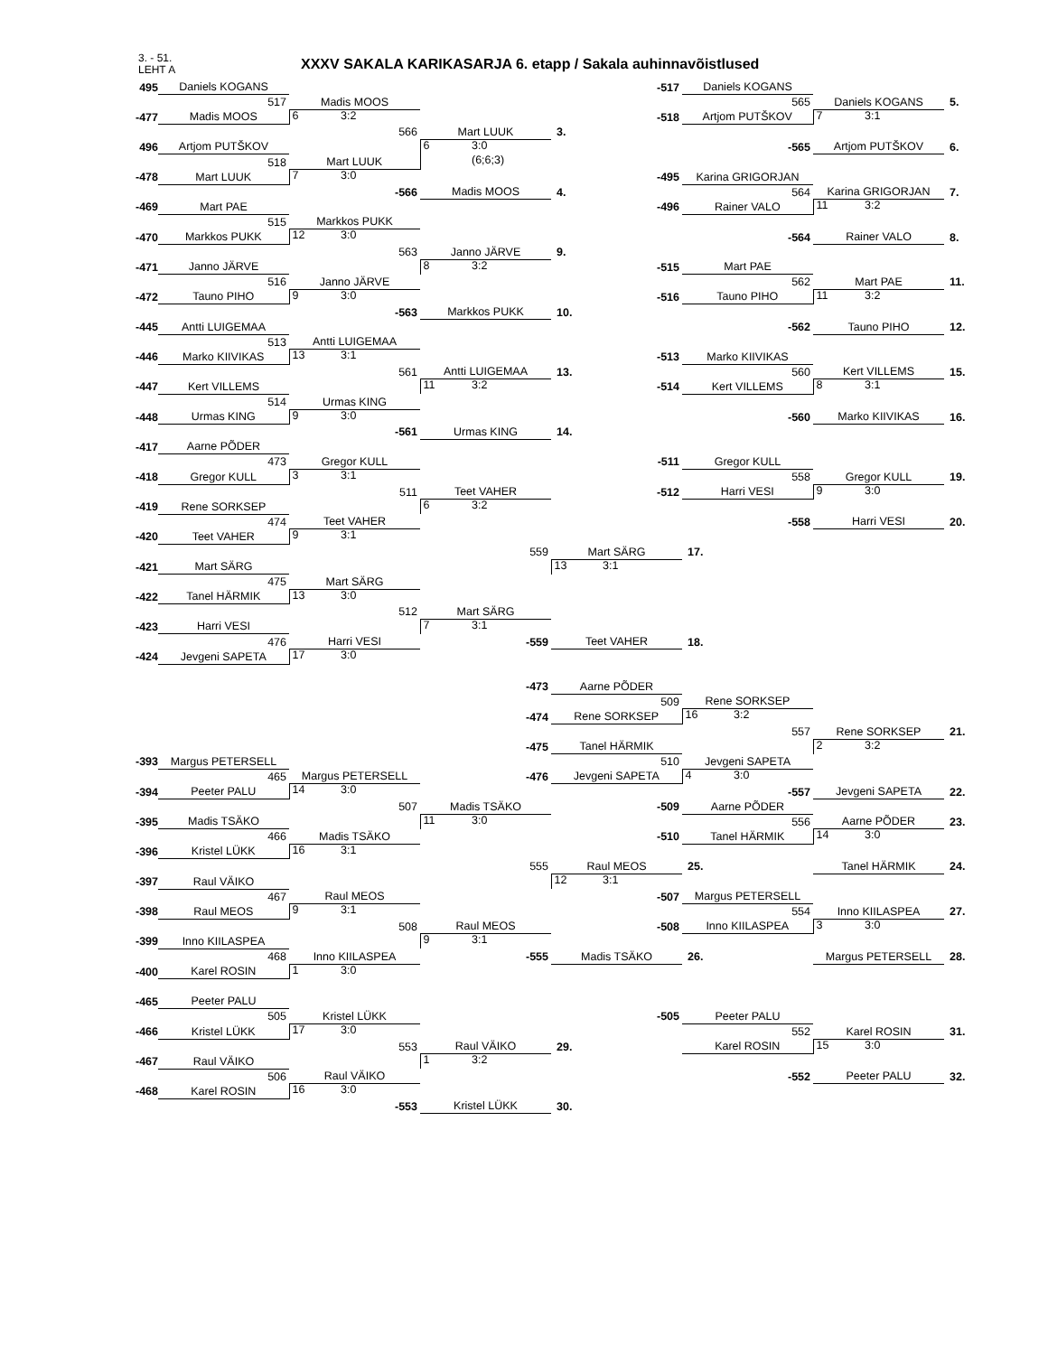3. - 51.
LEHT A
XXXV SAKALA KARIKASARJA 6. etapp / Sakala auhinnavõistlused
| 495 | Daniels KOGANS | | | -517 | Daniels KOGANS | | |
| | 517 | Madis MOOS | | | 565 | Daniels KOGANS | 5. |
| -477 | Madis MOOS | 6 3:2 | | -518 | Artjom PUTŠKOV | 7 3:1 | |
| | | 566 | Mart LUUK | 3. | | | |
| 496 | Artjom PUTŠKOV | | 6 3:0 | | -565 | Artjom PUTŠKOV | 6. |
| | 518 | Mart LUUK | (6;6;3) | | | | |
| -478 | Mart LUUK | 7 3:0 | | -495 | Karina GRIGORJAN | | |
| | | -566 | Madis MOOS | 4. | 564 | Karina GRIGORJAN | 7. |
| -469 | Mart PAE | | | -496 | Rainer VALO | 11 3:2 | |
| | 515 | Markkos PUKK | | | | | |
| -470 | Markkos PUKK | 12 3:0 | | | -564 | Rainer VALO | 8. |
| | | 563 | Janno JÄRVE | 9. | | | |
| -471 | Janno JÄRVE | | 8 3:2 | -515 | Mart PAE | | |
| | 516 | Janno JÄRVE | | | 562 | Mart PAE | 11. |
| -472 | Tauno PIHO | 9 3:0 | | -516 | Tauno PIHO | 11 3:2 | |
| | | -563 | Markkos PUKK | 10. | | | |
| -445 | Antti LUIGEMAA | | | | -562 | Tauno PIHO | 12. |
| | 513 | Antti LUIGEMAA | | | | | |
| -446 | Marko KIIVIKAS | 13 3:1 | | -513 | Marko KIIVIKAS | | |
| | | 561 | Antti LUIGEMAA | 13. | 560 | Kert VILLEMS | 15. |
| -447 | Kert VILLEMS | | 11 3:2 | -514 | Kert VILLEMS | 8 3:1 | |
| | 514 | Urmas KING | | | | | |
| -448 | Urmas KING | 9 3:0 | | | -560 | Marko KIIVIKAS | 16. |
| | | -561 | Urmas KING | 14. | | | |
| -417 | Aarne PÕDER | | | | | | |
| | 473 | Gregor KULL | | -511 | Gregor KULL | | |
| -418 | Gregor KULL | 3 3:1 | | | 558 | Gregor KULL | 19. |
| | | 511 | Teet VAHER | -512 | Harri VESI | 9 3:0 | |
| -419 | Rene SORKSEP | | 6 3:2 | | | | |
| | 474 | Teet VAHER | | | -558 | Harri VESI | 20. |
| -420 | Teet VAHER | 9 3:1 | | | | | |
| | | | 559 | Mart SÄRG | 17. | | |
| -421 | Mart SÄRG | | | 13 3:1 | | | |
| | 475 | Mart SÄRG | | | | | |
| -422 | Tanel HÄRMIK | 13 3:0 | | | | | |
| | | 512 | Mart SÄRG | | | | |
| -423 | Harri VESI | | 7 3:1 | | | | |
| | 476 | Harri VESI | -559 | Teet VAHER | 18. | | |
| -424 | Jevgeni SAPETA | 17 3:0 | | | | | |
| | | | -473 | Aarne PÕDER | | | |
| | | | | 509 | Rene SORKSEP | | |
| | | | -474 | Rene SORKSEP | 16 3:2 | | |
| | | | | | 557 | Rene SORKSEP | 21. |
| | | | -475 | Tanel HÄRMIK | | 2 3:2 | |
| -393 | Margus PETERSELL | | | 510 | Jevgeni SAPETA | | |
| | 465 | Margus PETERSELL | -476 | Jevgeni SAPETA | 4 3:0 | | |
| -394 | Peeter PALU | 14 3:0 | | | -557 | Jevgeni SAPETA | 22. |
| | | 507 | Madis TSÄKO | -509 | Aarne PÕDER | | |
| -395 | Madis TSÄKO | | 11 3:0 | | 556 | Aarne PÕDER | 23. |
| | 466 | Madis TSÄKO | | -510 | Tanel HÄRMIK | 14 3:0 | |
| -396 | Kristel LÜKK | 16 3:1 | | | | | |
| | | | 555 | Raul MEOS | 25. | Tanel HÄRMIK | 24. |
| -397 | Raul VÄIKO | | | 12 3:1 | | | |
| | 467 | Raul MEOS | | -507 | Margus PETERSELL | | |
| -398 | Raul MEOS | 9 3:1 | | | 554 | Inno KIILASPEA | 27. |
| | | 508 | Raul MEOS | -508 | Inno KIILASPEA | 3 3:0 | |
| -399 | Inno KIILASPEA | | 9 3:1 | | | | |
| | 468 | Inno KIILASPEA | -555 | Madis TSÄKO | 26. | Margus PETERSELL | 28. |
| -400 | Karel ROSIN | 1 3:0 | | | | | |
| -465 | Peeter PALU | | | | | | |
| | 505 | Kristel LÜKK | | -505 | Peeter PALU | | |
| -466 | Kristel LÜKK | 17 3:0 | | | 552 | Karel ROSIN | 31. |
| | | 553 | Raul VÄIKO | 29. | Karel ROSIN | 15 3:0 | |
| -467 | Raul VÄIKO | | 1 3:2 | | | | |
| | 506 | Raul VÄIKO | | | -552 | Peeter PALU | 32. |
| -468 | Karel ROSIN | 16 3:0 | | | | | |
| | | -553 | Kristel LÜKK | 30. | | | |